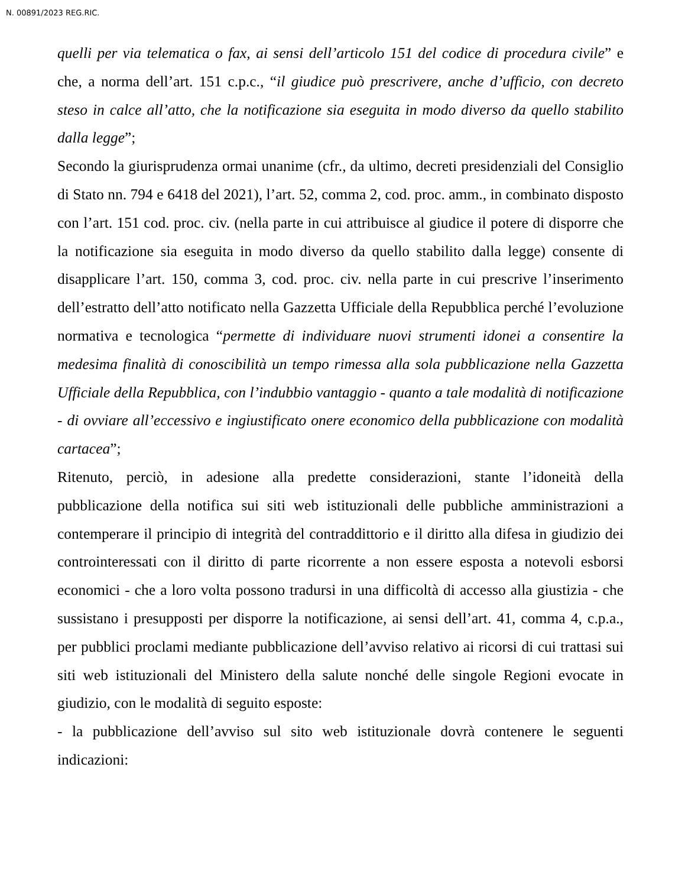N. 00891/2023 REG.RIC.
quelli per via telematica o fax, ai sensi dell’articolo 151 del codice di procedura civile” e che, a norma dell’art. 151 c.p.c., “il giudice può prescrivere, anche d’ufficio, con decreto steso in calce all’atto, che la notificazione sia eseguita in modo diverso da quello stabilito dalla legge”;
Secondo la giurisprudenza ormai unanime (cfr., da ultimo, decreti presidenziali del Consiglio di Stato nn. 794 e 6418 del 2021), l’art. 52, comma 2, cod. proc. amm., in combinato disposto con l’art. 151 cod. proc. civ. (nella parte in cui attribuisce al giudice il potere di disporre che la notificazione sia eseguita in modo diverso da quello stabilito dalla legge) consente di disapplicare l’art. 150, comma 3, cod. proc. civ. nella parte in cui prescrive l’inserimento dell’estratto dell’atto notificato nella Gazzetta Ufficiale della Repubblica perché l’evoluzione normativa e tecnologica “permette di individuare nuovi strumenti idonei a consentire la medesima finalità di conoscibilità un tempo rimessa alla sola pubblicazione nella Gazzetta Ufficiale della Repubblica, con l’indubbio vantaggio - quanto a tale modalità di notificazione - di ovviare all’eccessivo e ingiustificato onere economico della pubblicazione con modalità cartacea”;
Ritenuto, perciò, in adesione alla predette considerazioni, stante l’idoneità della pubblicazione della notifica sui siti web istituzionali delle pubbliche amministrazioni a contemperare il principio di integrità del contraddittorio e il diritto alla difesa in giudizio dei controinteressati con il diritto di parte ricorrente a non essere esposta a notevoli esborsi economici - che a loro volta possono tradursi in una difficoltà di accesso alla giustizia - che sussistano i presupposti per disporre la notificazione, ai sensi dell’art. 41, comma 4, c.p.a., per pubblici proclami mediante pubblicazione dell’avviso relativo ai ricorsi di cui trattasi sui siti web istituzionali del Ministero della salute nonché delle singole Regioni evocate in giudizio, con le modalità di seguito esposte:
- la pubblicazione dell’avviso sul sito web istituzionale dovrà contenere le seguenti indicazioni: